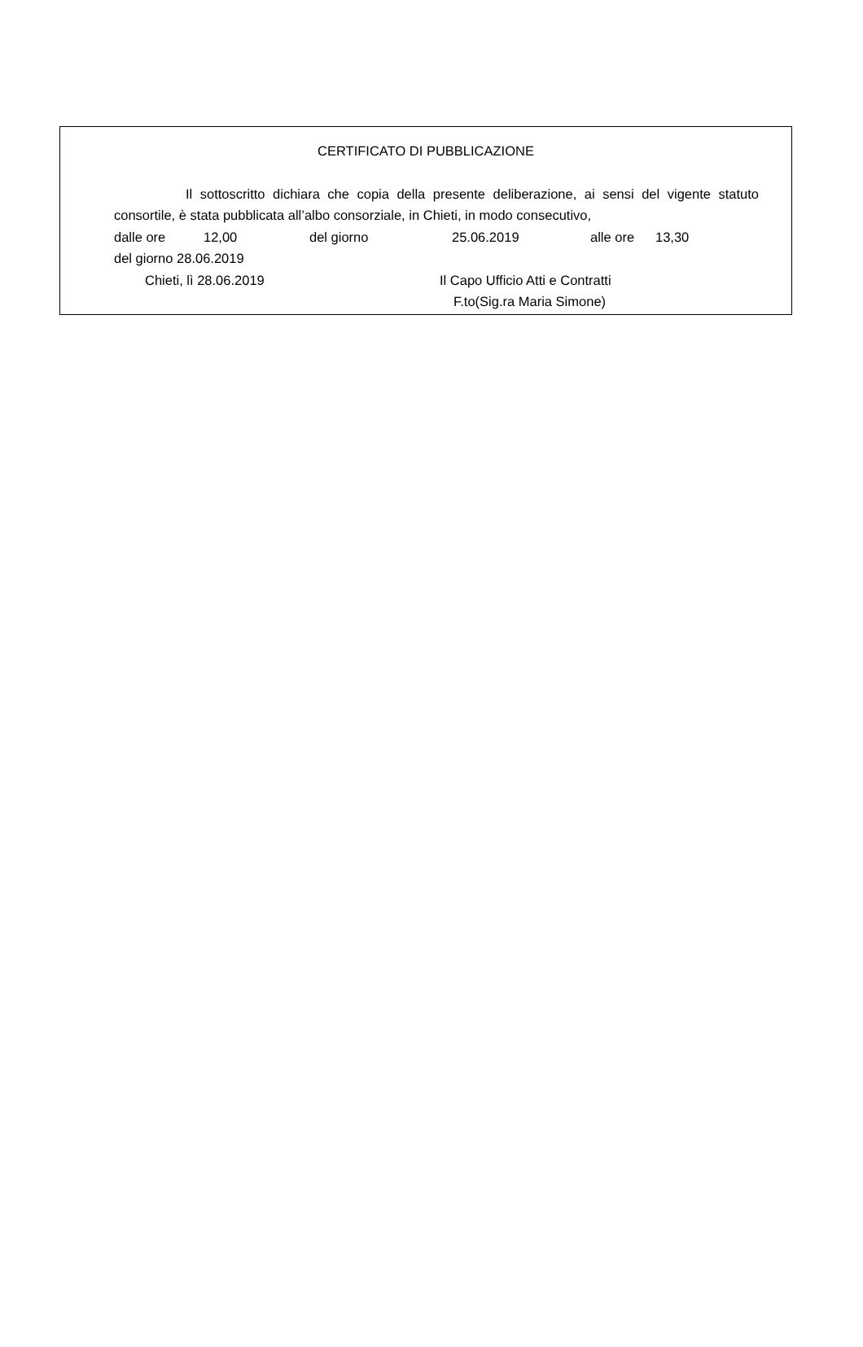CERTIFICATO DI PUBBLICAZIONE
Il sottoscritto dichiara che copia della presente deliberazione, ai sensi del vigente statuto consortile, è stata pubblicata all’albo consorziale, in Chieti, in modo consecutivo,
dalle ore 12,00 del giorno 25.06.2019 alle ore 13,30
del giorno 28.06.2019
Chieti, lì 28.06.2019 Il Capo Ufficio Atti e Contratti
F.to(Sig.ra Maria Simone)